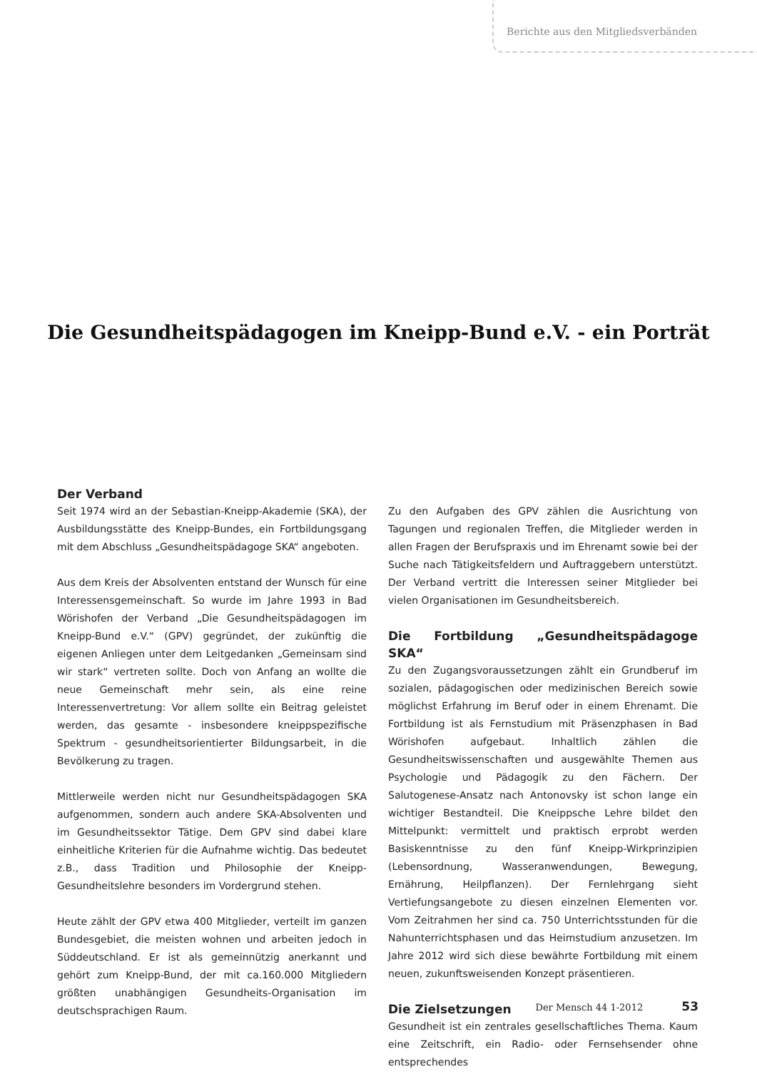Berichte aus den Mitgliedsverbänden
Die Gesundheitspädagogen im Kneipp-Bund e.V. - ein Porträt
Der Verband
Seit 1974 wird an der Sebastian-Kneipp-Akademie (SKA), der Ausbildungsstätte des Kneipp-Bundes, ein Fortbildungsgang mit dem Abschluss „Gesundheitspädagoge SKA“ angeboten.
Aus dem Kreis der Absolventen entstand der Wunsch für eine Interessensgemeinschaft. So wurde im Jahre 1993 in Bad Wörishofen der Verband „Die Gesundheitspädagogen im Kneipp-Bund e.V.“ (GPV) gegründet, der zukünftig die eigenen Anliegen unter dem Leitgedanken „Gemeinsam sind wir stark“ vertreten sollte. Doch von Anfang an wollte die neue Gemeinschaft mehr sein, als eine reine Interessenvertretung: Vor allem sollte ein Beitrag geleistet werden, das gesamte - insbesondere kneippspezifische Spektrum - gesundheitsorientierter Bildungsarbeit, in die Bevölkerung zu tragen.
Mittlerweile werden nicht nur Gesundheitspädagogen SKA aufgenommen, sondern auch andere SKA-Absolventen und im Gesundheitssektor Tätige. Dem GPV sind dabei klare einheitliche Kriterien für die Aufnahme wichtig. Das bedeutet z.B., dass Tradition und Philosophie der Kneipp-Gesundheitslehre besonders im Vordergrund stehen.
Heute zählt der GPV etwa 400 Mitglieder, verteilt im ganzen Bundesgebiet, die meisten wohnen und arbeiten jedoch in Süddeutschland. Er ist als gemeinnützig anerkannt und gehört zum Kneipp-Bund, der mit ca.160.000 Mitgliedern größten unabhängigen Gesundheits-Organisation im deutschsprachigen Raum.
Zu den Aufgaben des GPV zählen die Ausrichtung von Tagungen und regionalen Treffen, die Mitglieder werden in allen Fragen der Berufspraxis und im Ehrenamt sowie bei der Suche nach Tätigkeitsfeldern und Auftraggebern unterstützt. Der Verband vertritt die Interessen seiner Mitglieder bei vielen Organisationen im Gesundheitsbereich.
Die Fortbildung „Gesundheitspädagoge SKA“
Zu den Zugangsvoraussetzungen zählt ein Grundberuf im sozialen, pädagogischen oder medizinischen Bereich sowie möglichst Erfahrung im Beruf oder in einem Ehrenamt. Die Fortbildung ist als Fernstudium mit Präsenzphasen in Bad Wörishofen aufgebaut. Inhaltlich zählen die Gesundheitswissenschaften und ausgewählte Themen aus Psychologie und Pädagogik zu den Fächern. Der Salutogenese-Ansatz nach Antonovsky ist schon lange ein wichtiger Bestandteil. Die Kneippsche Lehre bildet den Mittelpunkt: vermittelt und praktisch erprobt werden Basiskenntnisse zu den fünf Kneipp-Wirkprinzipien (Lebensordnung, Wasseranwendungen, Bewegung, Ernährung, Heilpflanzen). Der Fernlehrgang sieht Vertiefungsangebote zu diesen einzelnen Elementen vor. Vom Zeitrahmen her sind ca. 750 Unterrichtsstunden für die Nahunterrichtsphasen und das Heimstudium anzusetzen. Im Jahre 2012 wird sich diese bewährte Fortbildung mit einem neuen, zukunftsweisenden Konzept präsentieren.
Die Zielsetzungen
Gesundheit ist ein zentrales gesellschaftliches Thema. Kaum eine Zeitschrift, ein Radio- oder Fernsehsender ohne entsprechendes
Der Mensch 44 1-2012 53